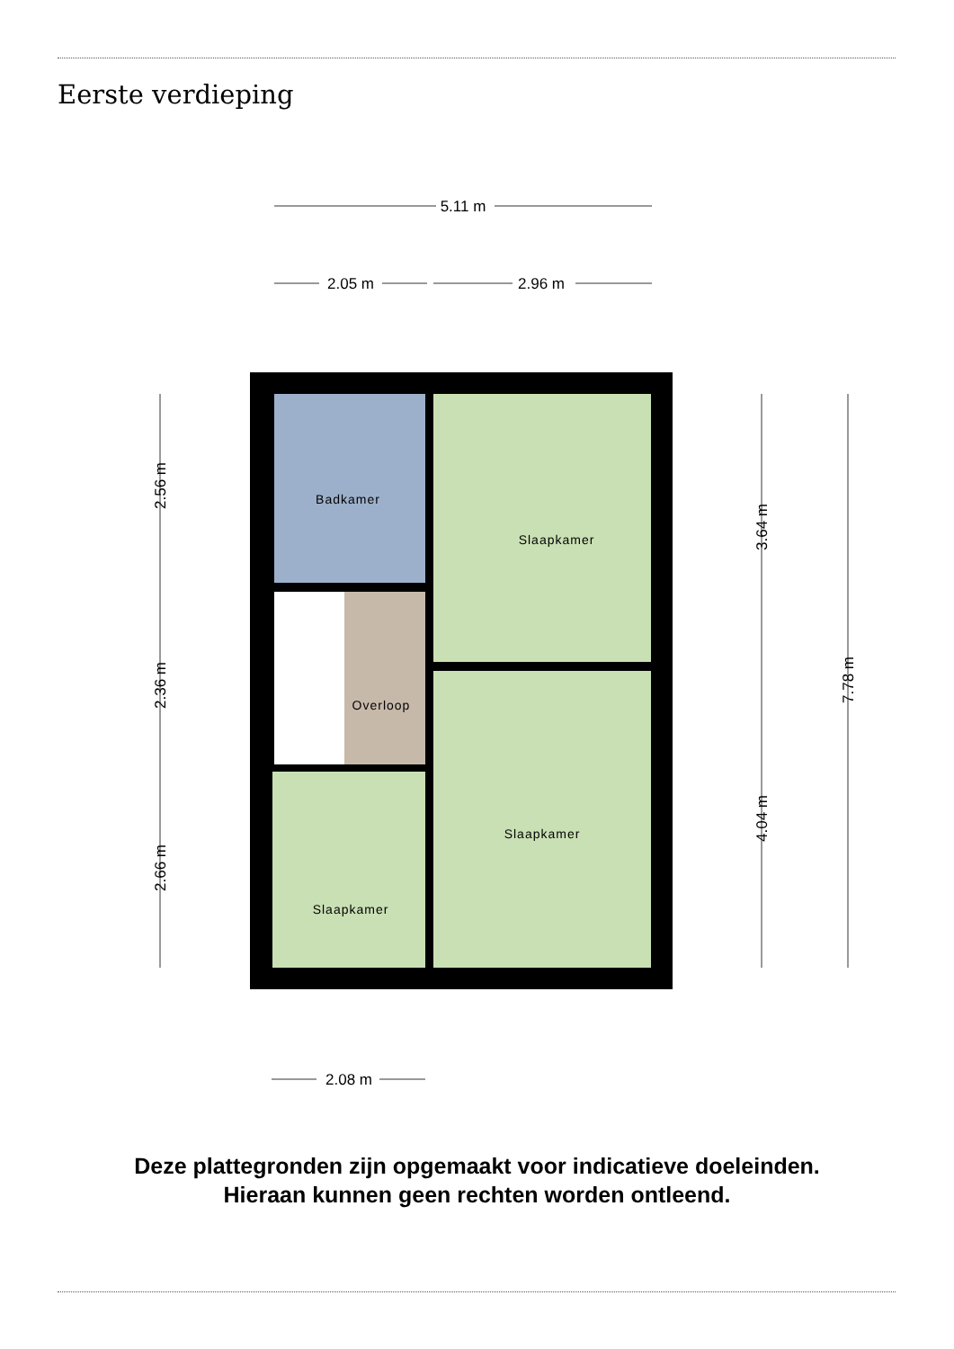Eerste verdieping
5.11 m
2.05 m
2.96 m
2.08 m
2.56 m
2.36 m
2.66 m
3.64 m
4.04 m
7.78 m
Badkamer
Overloop
Slaapkamer
Slaapkamer
Slaapkamer
Deze plattegronden zijn opgemaakt voor indicatieve doeleinden.
Hieraan kunnen geen rechten worden ontleend.